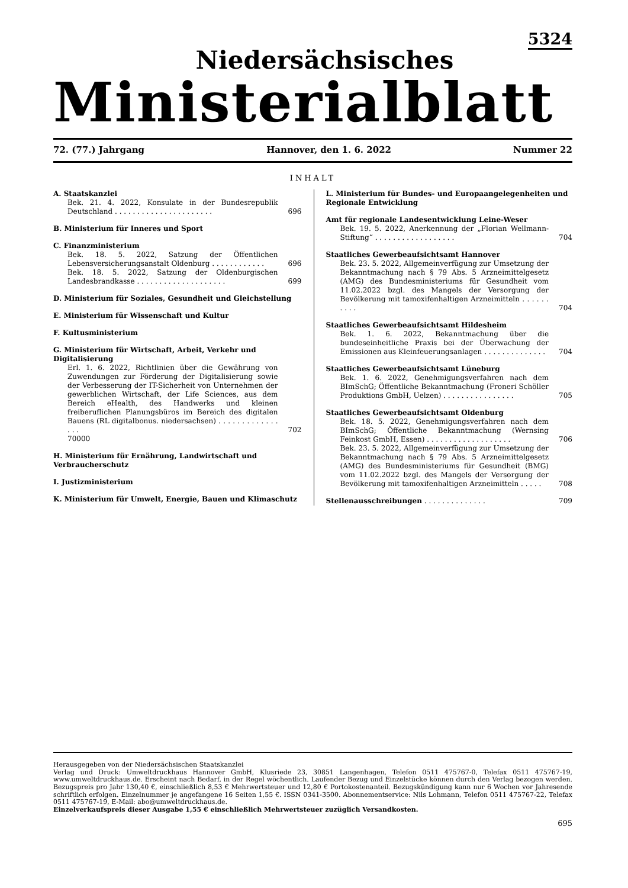5324
Niedersächsisches
Ministerialblatt
72. (77.) Jahrgang Hannover, den 1. 6. 2022 Nummer 22
INHALT
A. Staatskanzlei
Bek. 21. 4. 2022, Konsulate in der Bundesrepublik Deutschland . . . . . . . . . . . . . . . . . . . . . . 696
B. Ministerium für Inneres und Sport
C. Finanzministerium
Bek. 18. 5. 2022, Satzung der Öffentlichen Lebensversicherungsanstalt Oldenburg . . . . . . . . . . . . 696
Bek. 18. 5. 2022, Satzung der Oldenburgischen Landesbrandkasse . . . . . . . . . . . . . . . . . . . . 699
D. Ministerium für Soziales, Gesundheit und Gleichstellung
E. Ministerium für Wissenschaft und Kultur
F. Kultusministerium
G. Ministerium für Wirtschaft, Arbeit, Verkehr und Digitalisierung
Erl. 1. 6. 2022, Richtlinien über die Gewährung von Zuwendungen zur Förderung der Digitalisierung sowie der Verbesserung der IT-Sicherheit von Unternehmen der gewerblichen Wirtschaft, der Life Sciences, aus dem Bereich eHealth, des Handwerks und kleinen freiberuflichen Planungsbüros im Bereich des digitalen Bauens (RL digitalbonus. niedersachsen) . . . . . . . . . . . . . . . . 702
70000
H. Ministerium für Ernährung, Landwirtschaft und Verbraucherschutz
I. Justizministerium
K. Ministerium für Umwelt, Energie, Bauen und Klimaschutz
L. Ministerium für Bundes- und Europaangelegenheiten und Regionale Entwicklung
Amt für regionale Landesentwicklung Leine-Weser
Bek. 19. 5. 2022, Anerkennung der „Florian Wellmann-Stiftung“ . . . . . . . . . . . . . . . . . . 704
Staatliches Gewerbeaufsichtsamt Hannover
Bek. 23. 5. 2022, Allgemeinverfügung zur Umsetzung der Bekanntmachung nach § 79 Abs. 5 Arzneimittelgesetz (AMG) des Bundesministeriums für Gesundheit vom 11.02.2022 bzgl. des Mangels der Versorgung der Bevölkerung mit tamoxifenhaltigen Arzneimitteln . . . . . . . . . . 704
Staatliches Gewerbeaufsichtsamt Hildesheim
Bek. 1. 6. 2022, Bekanntmachung über die bundeseinheitliche Praxis bei der Überwachung der Emissionen aus Kleinfeuerungsanlagen . . . . . . . . . . . . . . 704
Staatliches Gewerbeaufsichtsamt Lüneburg
Bek. 1. 6. 2022, Genehmigungsverfahren nach dem BImSchG; Öffentliche Bekanntmachung (Froneri Schöller Produktions GmbH, Uelzen) . . . . . . . . . . . . . . . . 705
Staatliches Gewerbeaufsichtsamt Oldenburg
Bek. 18. 5. 2022, Genehmigungsverfahren nach dem BImSchG; Öffentliche Bekanntmachung (Wernsing Feinkost GmbH, Essen) . . . . . . . . . . . . . . . . . . . 706
Bek. 23. 5. 2022, Allgemeinverfügung zur Umsetzung der Bekanntmachung nach § 79 Abs. 5 Arzneimittelgesetz (AMG) des Bundesministeriums für Gesundheit (BMG) vom 11.02.2022 bzgl. des Mangels der Versorgung der Bevölkerung mit tamoxifenhaltigen Arzneimitteln . . . . . 708
Stellenausschreibungen . . . . . . . . . . . . . . 709
Herausgegeben von der Niedersächsischen Staatskanzlei
Verlag und Druck: Umweltdruckhaus Hannover GmbH, Klusriede 23, 30851 Langenhagen, Telefon 0511 475767-0, Telefax 0511 475767-19, www.umweltdruckhaus.de. Erscheint nach Bedarf, in der Regel wöchentlich. Laufender Bezug und Einzelstücke können durch den Verlag bezogen werden. Bezugspreis pro Jahr 130,40 €, einschließlich 8,53 € Mehrwertsteuer und 12,80 € Portokostenanteil. Bezugskündigung kann nur 6 Wochen vor Jahresende schriftlich erfolgen. Einzelnummer je angefangene 16 Seiten 1,55 €. ISSN 0341-3500. Abonnementservice: Nils Lohmann, Telefon 0511 475767-22, Telefax 0511 475767-19, E-Mail: abo@umweltdruckhaus.de.
Einzelverkaufspreis dieser Ausgabe 1,55 € einschließlich Mehrwertsteuer zuzüglich Versandkosten.
695